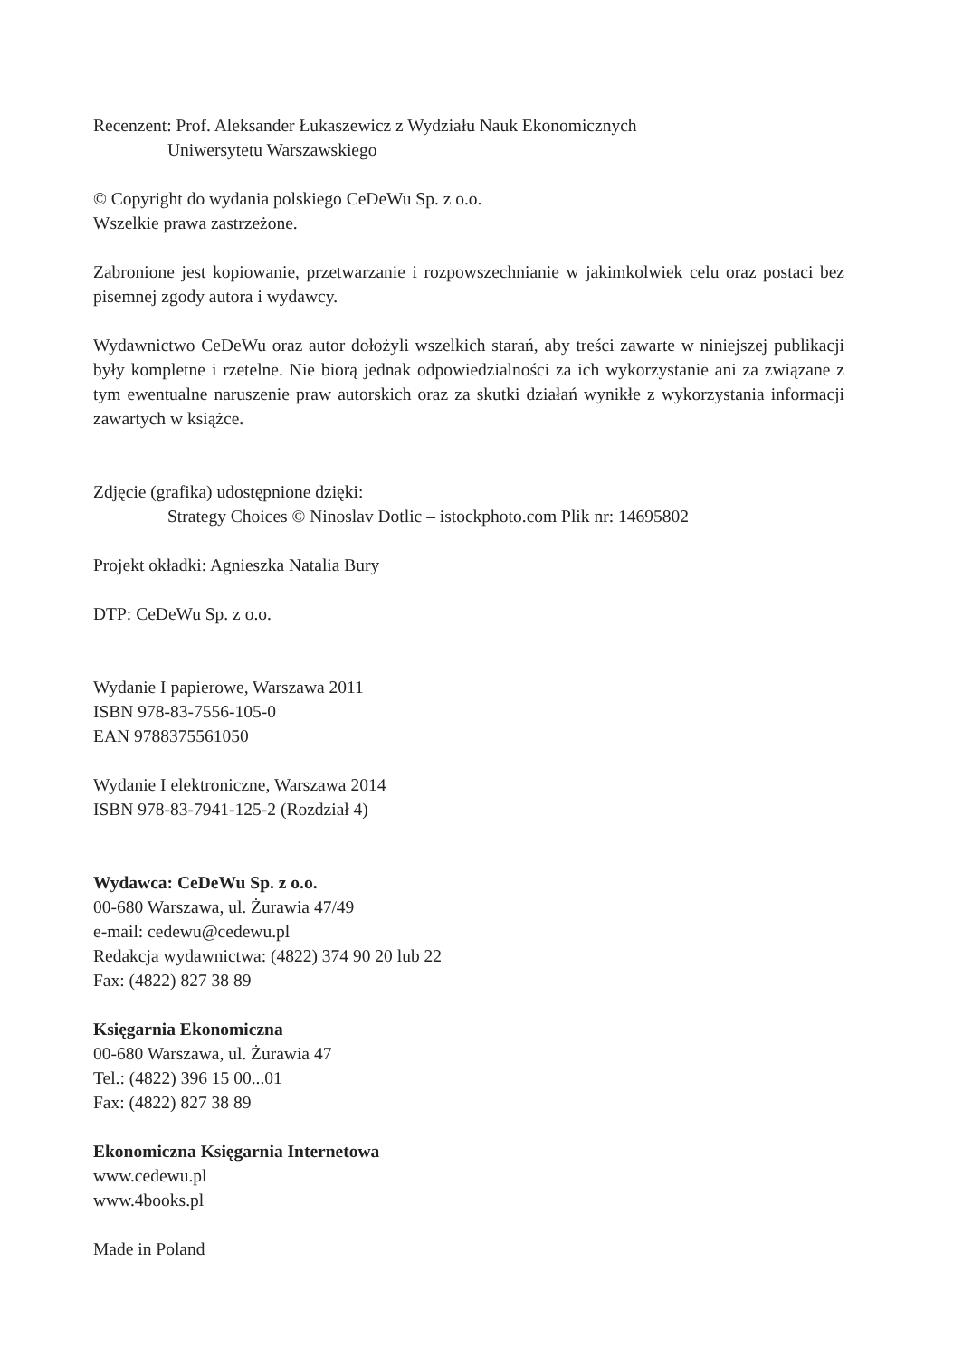Recenzent: Prof. Aleksander Łukaszewicz z Wydziału Nauk Ekonomicznych
Uniwersytetu Warszawskiego
© Copyright do wydania polskiego CeDeWu Sp. z o.o.
Wszelkie prawa zastrzeżone.
Zabronione jest kopiowanie, przetwarzanie i rozpowszechnianie w jakimkolwiek celu oraz postaci bez pisemnej zgody autora i wydawcy.
Wydawnictwo CeDeWu oraz autor dołożyli wszelkich starań, aby treści zawarte w niniejszej publikacji były kompletne i rzetelne. Nie biorą jednak odpowiedzialności za ich wykorzystanie ani za związane z tym ewentualne naruszenie praw autorskich oraz za skutki działań wynikłe z wykorzystania informacji zawartych w książce.
Zdjęcie (grafika) udostępnione dzięki:
Strategy Choices © Ninoslav Dotlic – istockphoto.com Plik nr: 14695802
Projekt okładki: Agnieszka Natalia Bury
DTP: CeDeWu Sp. z o.o.
Wydanie I papierowe, Warszawa 2011
ISBN 978-83-7556-105-0
EAN 9788375561050
Wydanie I elektroniczne, Warszawa 2014
ISBN 978-83-7941-125-2 (Rozdział 4)
Wydawca: CeDeWu Sp. z o.o.
00-680 Warszawa, ul. Żurawia 47/49
e-mail: cedewu@cedewu.pl
Redakcja wydawnictwa: (4822) 374 90 20 lub 22
Fax: (4822) 827 38 89
Księgarnia Ekonomiczna
00-680 Warszawa, ul. Żurawia 47
Tel.: (4822) 396 15 00...01
Fax: (4822) 827 38 89
Ekonomiczna Księgarnia Internetowa
www.cedewu.pl
www.4books.pl
Made in Poland